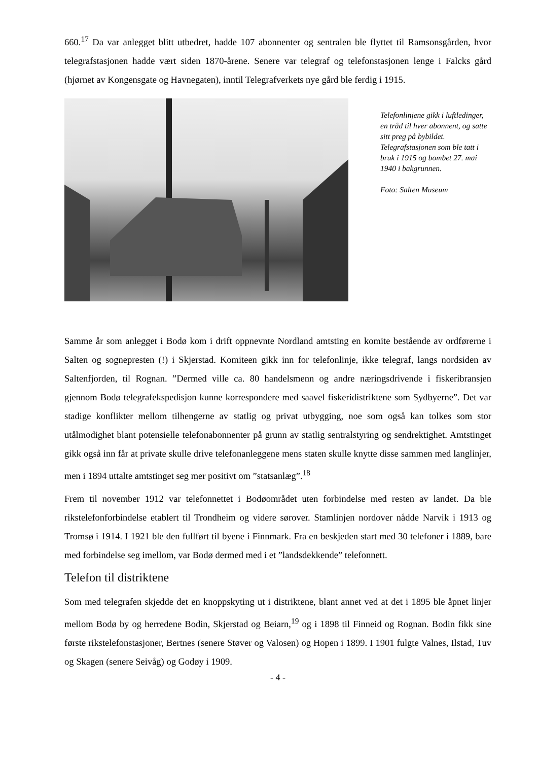660.<sup>17</sup> Da var anlegget blitt utbedret, hadde 107 abonnenter og sentralen ble flyttet til Ramsonsgården, hvor telegrafstasjonen hadde vært siden 1870-årene. Senere var telegraf og telefonstasjonen lenge i Falcks gård (hjørnet av Kongensgate og Havnegaten), inntil Telegrafverkets nye gård ble ferdig i 1915.
Telefonlinjene gikk i luftledinger, en tråd til hver abonnent, og satte sitt preg på bybildet. Telegrafstasjonen som ble tatt i bruk i 1915 og bombet 27. mai 1940 i bakgrunnen.
Foto: Salten Museum
Samme år som anlegget i Bodø kom i drift oppnevnte Nordland amtsting en komite bestående av ordførerne i Salten og sognepresten (!) i Skjerstad. Komiteen gikk inn for telefonlinje, ikke telegraf, langs nordsiden av Saltenfjorden, til Rognan. ”Dermed ville ca. 80 handelsmenn og andre næringsdrivende i fiskeribransjen gjennom Bodø telegrafekspedisjon kunne korrespondere med saavel fiskeridistriktene som Sydbyerne”. Det var stadige konflikter mellom tilhengerne av statlig og privat utbygging, noe som også kan tolkes som stor utålmodighet blant potensielle telefonabonnenter på grunn av statlig sentralstyring og sendrektighet. Amtstinget gikk også inn får at private skulle drive telefonanleggene mens staten skulle knytte disse sammen med langlinjer, men i 1894 uttalte amtstinget seg mer positivt om ”statsanlæg”.<sup>18</sup>
Frem til november 1912 var telefonnettet i Bodøområdet uten forbindelse med resten av landet. Da ble rikstelefonforbindelse etablert til Trondheim og videre sørover. Stamlinjen nordover nådde Narvik i 1913 og Tromsø i 1914. I 1921 ble den fullført til byene i Finnmark. Fra en beskjeden start med 30 telefoner i 1889, bare med forbindelse seg imellom, var Bodø dermed med i et ”landsdekkende” telefonnett.
Telefon til distriktene
Som med telegrafen skjedde det en knoppskyting ut i distriktene, blant annet ved at det i 1895 ble åpnet linjer mellom Bodø by og herredene Bodin, Skjerstad og Beiarn,<sup>19</sup> og i 1898 til Finneid og Rognan. Bodin fikk sine første rikstelefonstasjoner, Bertnes (senere Støver og Valosen) og Hopen i 1899. I 1901 fulgte Valnes, Ilstad, Tuv og Skagen (senere Seivåg) og Godøy i 1909.
- 4 -